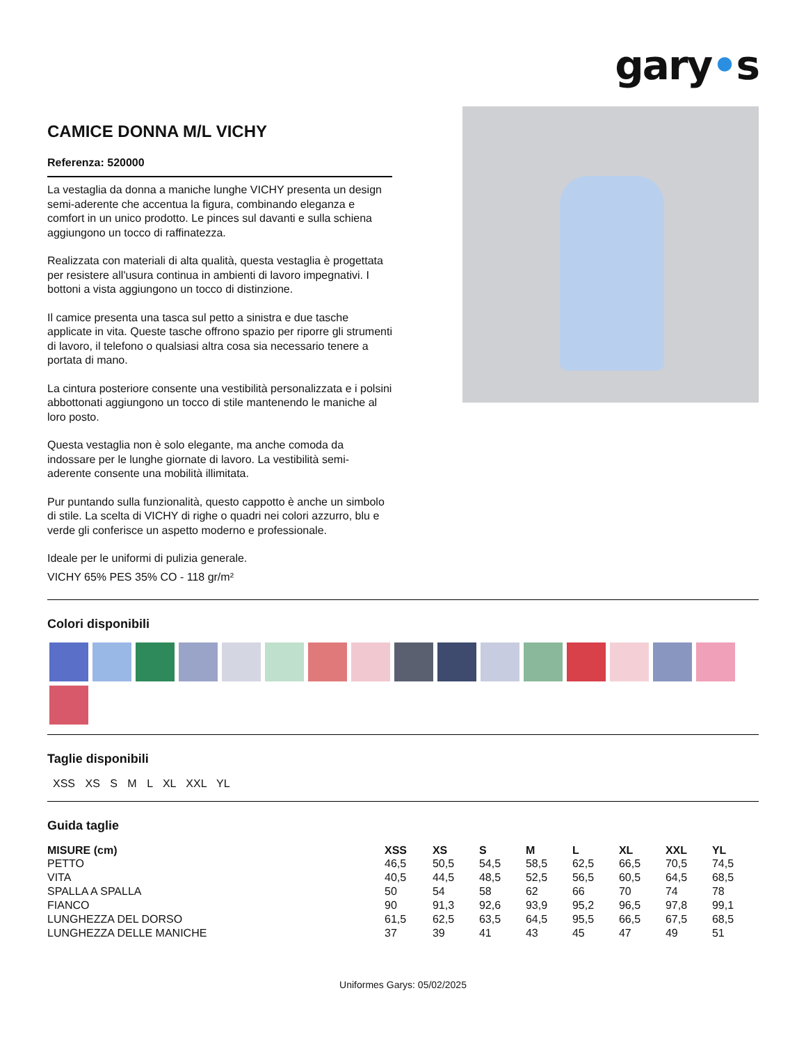gary•s
CAMICE DONNA M/L VICHY
Referenza: 520000
La vestaglia da donna a maniche lunghe VICHY presenta un design semi-aderente che accentua la figura, combinando eleganza e comfort in un unico prodotto. Le pinces sul davanti e sulla schiena aggiungono un tocco di raffinatezza.
Realizzata con materiali di alta qualità, questa vestaglia è progettata per resistere all'usura continua in ambienti di lavoro impegnativi. I bottoni a vista aggiungono un tocco di distinzione.
Il camice presenta una tasca sul petto a sinistra e due tasche applicate in vita. Queste tasche offrono spazio per riporre gli strumenti di lavoro, il telefono o qualsiasi altra cosa sia necessario tenere a portata di mano.
La cintura posteriore consente una vestibilità personalizzata e i polsini abbottonati aggiungono un tocco di stile mantenendo le maniche al loro posto.
Questa vestaglia non è solo elegante, ma anche comoda da indossare per le lunghe giornate di lavoro. La vestibilità semi-aderente consente una mobilità illimitata.
Pur puntando sulla funzionalità, questo cappotto è anche un simbolo di stile. La scelta di VICHY di righe o quadri nei colori azzurro, blu e verde gli conferisce un aspetto moderno e professionale.
Ideale per le uniformi di pulizia generale.
VICHY 65% PES 35% CO - 118 gr/m²
Colori disponibili
Taglie disponibili
XSS XS S M L XL XXL YL
Guida taglie
| MISURE (cm) | XSS | XS | S | M | L | XL | XXL | YL |
| --- | --- | --- | --- | --- | --- | --- | --- | --- |
| PETTO | 46,5 | 50,5 | 54,5 | 58,5 | 62,5 | 66,5 | 70,5 | 74,5 |
| VITA | 40,5 | 44,5 | 48,5 | 52,5 | 56,5 | 60,5 | 64,5 | 68,5 |
| SPALLA A SPALLA | 50 | 54 | 58 | 62 | 66 | 70 | 74 | 78 |
| FIANCO | 90 | 91,3 | 92,6 | 93,9 | 95,2 | 96,5 | 97,8 | 99,1 |
| LUNGHEZZA DEL DORSO | 61,5 | 62,5 | 63,5 | 64,5 | 95,5 | 66,5 | 67,5 | 68,5 |
| LUNGHEZZA DELLE MANICHE | 37 | 39 | 41 | 43 | 45 | 47 | 49 | 51 |
Uniformes Garys: 05/02/2025